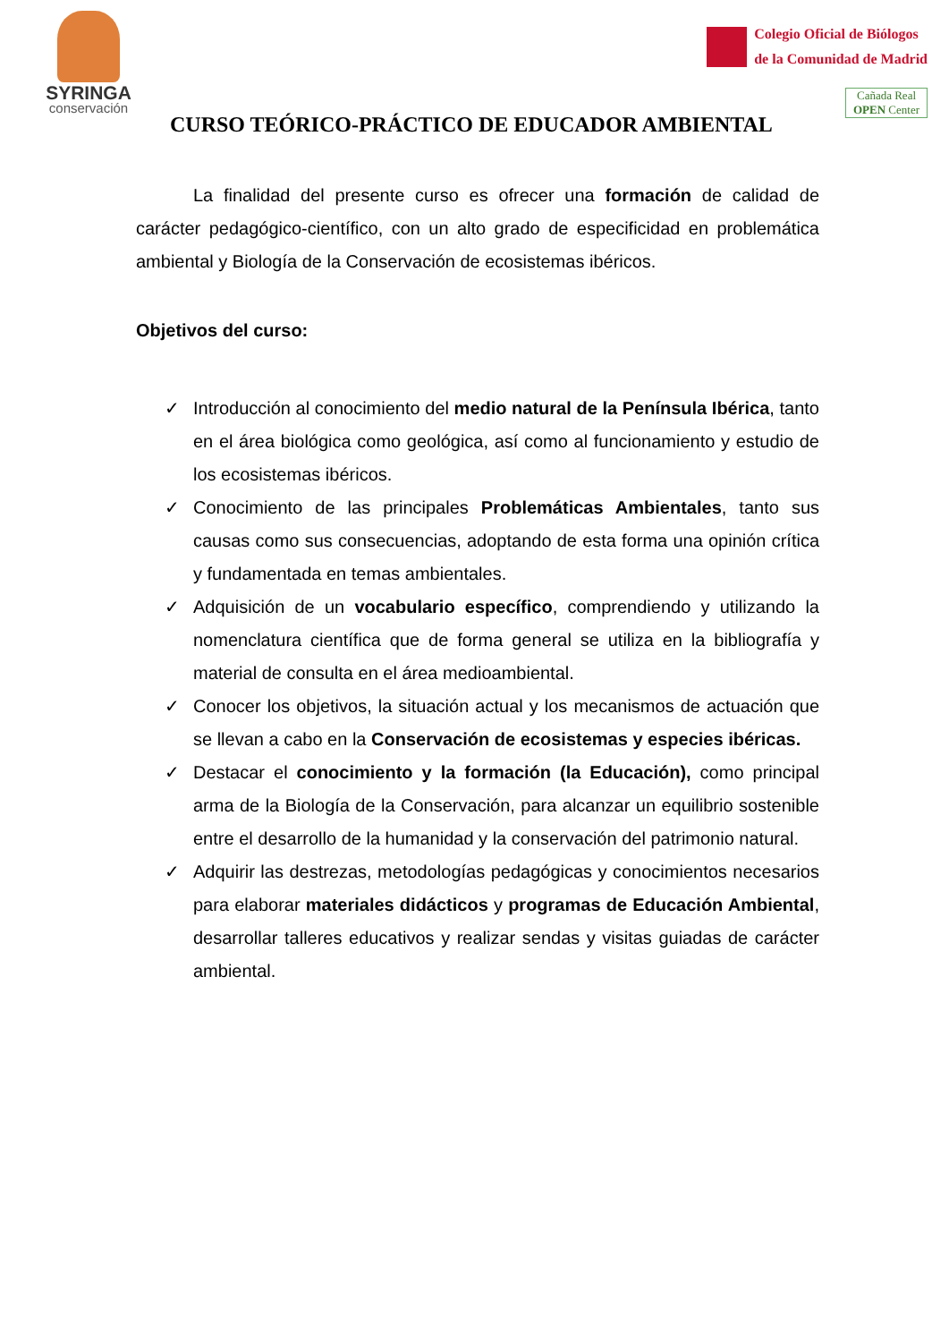SYRINGA
conservación
Colegio Oficial de Biólogos
de la Comunidad de Madrid
Cañada Real
OPEN Center
CURSO TEÓRICO-PRÁCTICO DE EDUCADOR AMBIENTAL
La finalidad del presente curso es ofrecer una formación de calidad de carácter pedagógico-científico, con un alto grado de especificidad en problemática ambiental y Biología de la Conservación de ecosistemas ibéricos.
Objetivos del curso:
✓ Introducción al conocimiento del medio natural de la Península Ibérica, tanto en el área biológica como geológica, así como al funcionamiento y estudio de los ecosistemas ibéricos.
✓ Conocimiento de las principales Problemáticas Ambientales, tanto sus causas como sus consecuencias, adoptando de esta forma una opinión crítica y fundamentada en temas ambientales.
✓ Adquisición de un vocabulario específico, comprendiendo y utilizando la nomenclatura científica que de forma general se utiliza en la bibliografía y material de consulta en el área medioambiental.
✓ Conocer los objetivos, la situación actual y los mecanismos de actuación que se llevan a cabo en la Conservación de ecosistemas y especies ibéricas.
✓ Destacar el conocimiento y la formación (la Educación), como principal arma de la Biología de la Conservación, para alcanzar un equilibrio sostenible entre el desarrollo de la humanidad y la conservación del patrimonio natural.
✓ Adquirir las destrezas, metodologías pedagógicas y conocimientos necesarios para elaborar materiales didácticos y programas de Educación Ambiental, desarrollar talleres educativos y realizar sendas y visitas guiadas de carácter ambiental.